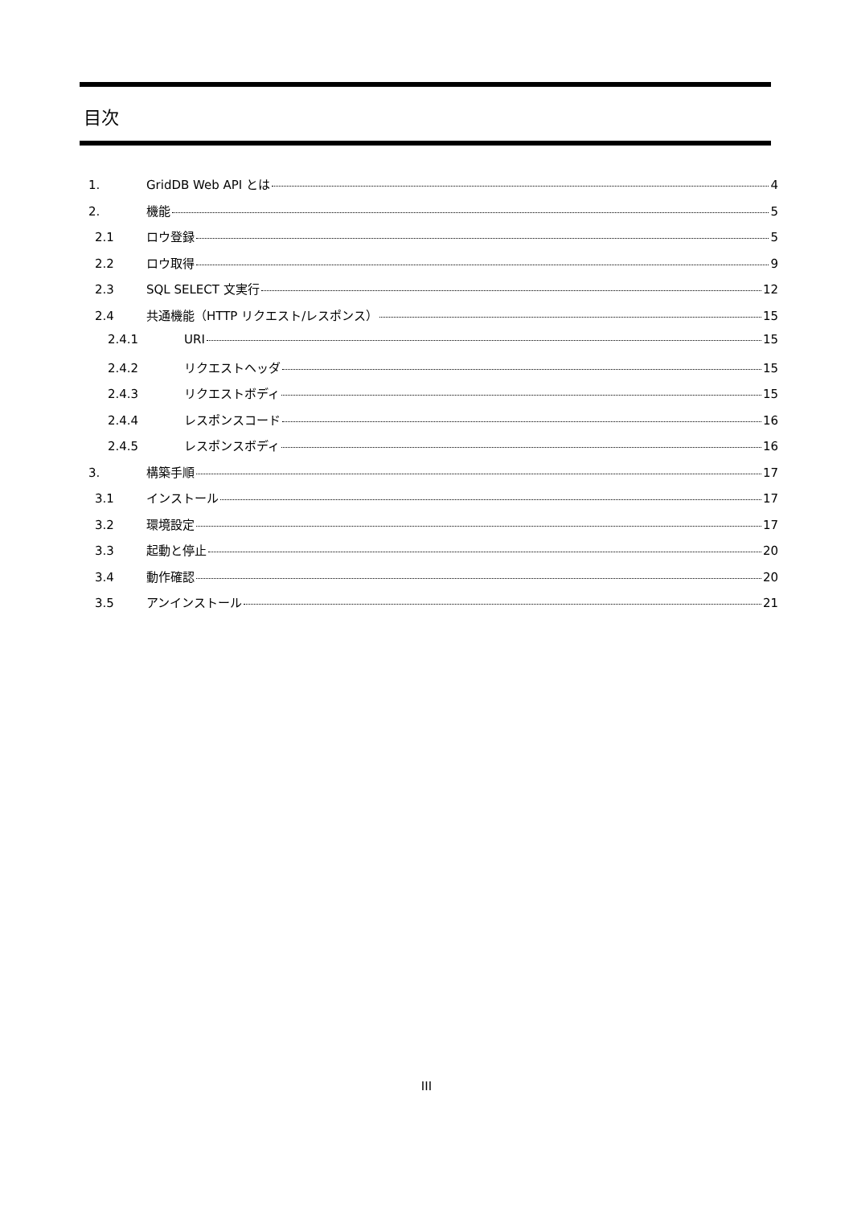目次
1. GridDB Web API とは 4
2. 機能 5
2.1 ロウ登録 5
2.2 ロウ取得 9
2.3 SQL SELECT 文実行 12
2.4 共通機能（HTTP リクエスト/レスポンス） 15
2.4.1 URI 15
2.4.2 リクエストヘッダ 15
2.4.3 リクエストボディ 15
2.4.4 レスポンスコード 16
2.4.5 レスポンスボディ 16
3. 構築手順 17
3.1 インストール 17
3.2 環境設定 17
3.3 起動と停止 20
3.4 動作確認 20
3.5 アンインストール 21
III